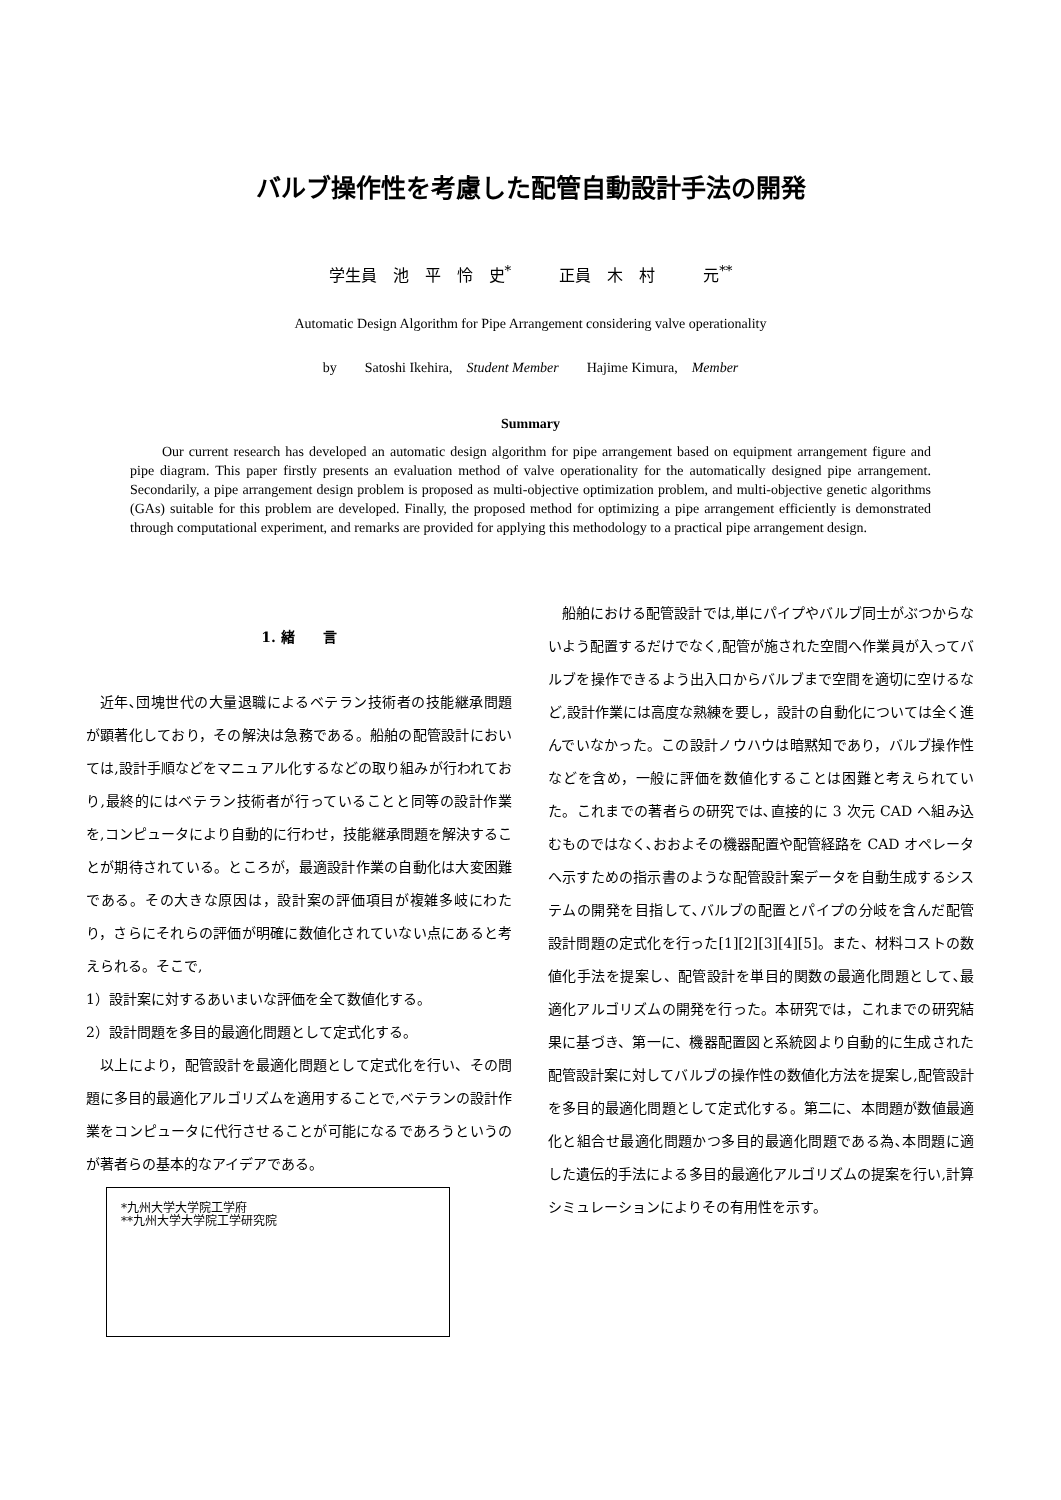バルブ操作性を考慮した配管自動設計手法の開発
学生員　池　平　怜　史<sup>*</sup>　　　正員　木　村　　　元<sup>**</sup>
Automatic Design Algorithm for Pipe Arrangement considering valve operationality
by　　Satoshi Ikehira,　Student Member　　Hajime Kimura,　Member
Summary
Our current research has developed an automatic design algorithm for pipe arrangement based on equipment arrangement figure and pipe diagram. This paper firstly presents an evaluation method of valve operationality for the automatically designed pipe arrangement. Secondarily, a pipe arrangement design problem is proposed as multi-objective optimization problem, and multi-objective genetic algorithms (GAs) suitable for this problem are developed. Finally, the proposed method for optimizing a pipe arrangement efficiently is demonstrated through computational experiment, and remarks are provided for applying this methodology to a practical pipe arrangement design.
1. 緒　　言
近年､団塊世代の大量退職によるベテラン技術者の技能継承問題が顕著化しており，その解決は急務である。船舶の配管設計においては,設計手順などをマニュアル化するなどの取り組みが行われており,最終的にはベテラン技術者が行っていることと同等の設計作業を,コンピュータにより自動的に行わせ，技能継承問題を解決することが期待されている。ところが，最適設計作業の自動化は大変困難である。その大きな原因は，設計案の評価項目が複雑多岐にわたり，さらにそれらの評価が明確に数値化されていない点にあると考えられる。そこで,
1）設計案に対するあいまいな評価を全て数値化する。
2）設計問題を多目的最適化問題として定式化する。
以上により，配管設計を最適化問題として定式化を行い、その問題に多目的最適化アルゴリズムを適用することで,ベテランの設計作業をコンピュータに代行させることが可能になるであろうというのが著者らの基本的なアイデアである。
*九州大学大学院工学府
**九州大学大学院工学研究院
船舶における配管設計では,単にパイプやバルブ同士がぶつからないよう配置するだけでなく,配管が施された空間へ作業員が入ってバルブを操作できるよう出入口からバルブまで空間を適切に空けるなど,設計作業には高度な熟練を要し，設計の自動化については全く進んでいなかった。この設計ノウハウは暗黙知であり，バルブ操作性などを含め，一般に評価を数値化することは困難と考えられていた。これまでの著者らの研究では､直接的に 3 次元 CAD へ組み込むものではなく､おおよその機器配置や配管経路を CAD オペレータへ示すための指示書のような配管設計案データを自動生成するシステムの開発を目指して､バルブの配置とパイプの分岐を含んだ配管設計問題の定式化を行った[1][2][3][4][5]。また、材料コストの数値化手法を提案し、配管設計を単目的関数の最適化問題として､最適化アルゴリズムの開発を行った。本研究では，これまでの研究結果に基づき、第一に、機器配置図と系統図より自動的に生成された配管設計案に対してバルブの操作性の数値化方法を提案し,配管設計を多目的最適化問題として定式化する。第二に、本問題が数値最適化と組合せ最適化問題かつ多目的最適化問題である為､本問題に適した遺伝的手法による多目的最適化アルゴリズムの提案を行い,計算シミュレーションによりその有用性を示す。